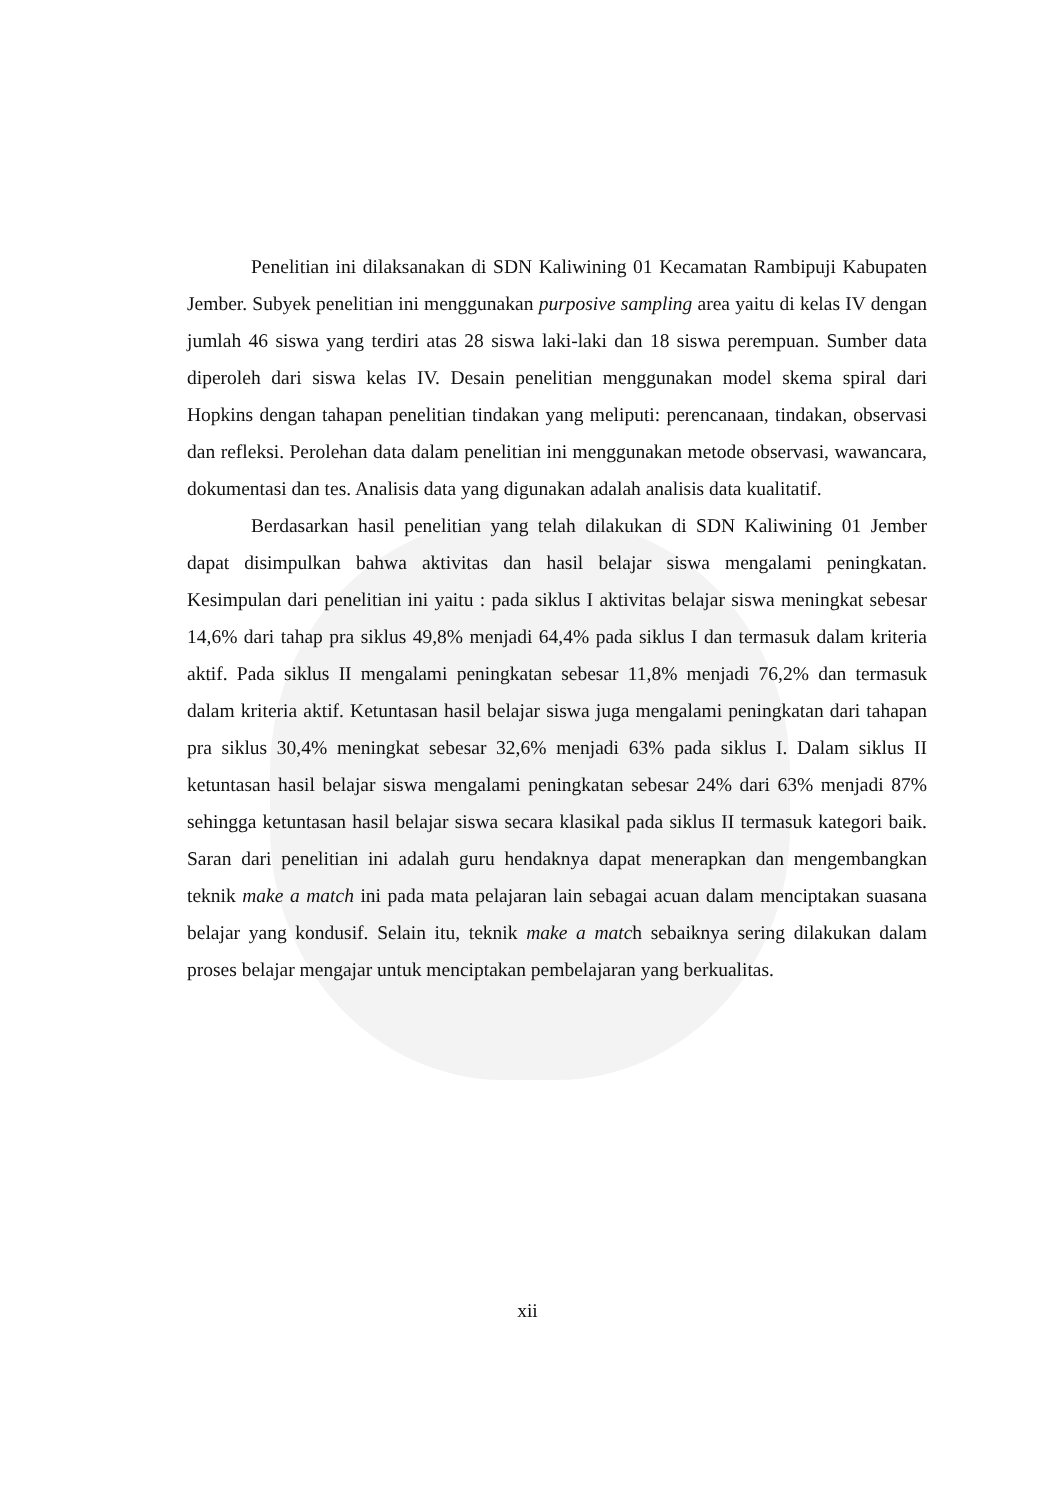Penelitian ini dilaksanakan di SDN Kaliwining 01 Kecamatan Rambipuji Kabupaten Jember. Subyek penelitian ini menggunakan purposive sampling area yaitu di kelas IV dengan jumlah 46 siswa yang terdiri atas 28 siswa laki-laki dan 18 siswa perempuan. Sumber data diperoleh dari siswa kelas IV. Desain penelitian menggunakan model skema spiral dari Hopkins dengan tahapan penelitian tindakan yang meliputi: perencanaan, tindakan, observasi dan refleksi. Perolehan data dalam penelitian ini menggunakan metode observasi, wawancara, dokumentasi dan tes. Analisis data yang digunakan adalah analisis data kualitatif.
Berdasarkan hasil penelitian yang telah dilakukan di SDN Kaliwining 01 Jember dapat disimpulkan bahwa aktivitas dan hasil belajar siswa mengalami peningkatan. Kesimpulan dari penelitian ini yaitu : pada siklus I aktivitas belajar siswa meningkat sebesar 14,6% dari tahap pra siklus 49,8% menjadi 64,4% pada siklus I dan termasuk dalam kriteria aktif. Pada siklus II mengalami peningkatan sebesar 11,8% menjadi 76,2% dan termasuk dalam kriteria aktif. Ketuntasan hasil belajar siswa juga mengalami peningkatan dari tahapan pra siklus 30,4% meningkat sebesar 32,6% menjadi 63% pada siklus I. Dalam siklus II ketuntasan hasil belajar siswa mengalami peningkatan sebesar 24% dari 63% menjadi 87% sehingga ketuntasan hasil belajar siswa secara klasikal pada siklus II termasuk kategori baik. Saran dari penelitian ini adalah guru hendaknya dapat menerapkan dan mengembangkan teknik make a match ini pada mata pelajaran lain sebagai acuan dalam menciptakan suasana belajar yang kondusif. Selain itu, teknik make a match sebaiknya sering dilakukan dalam proses belajar mengajar untuk menciptakan pembelajaran yang berkualitas.
xii